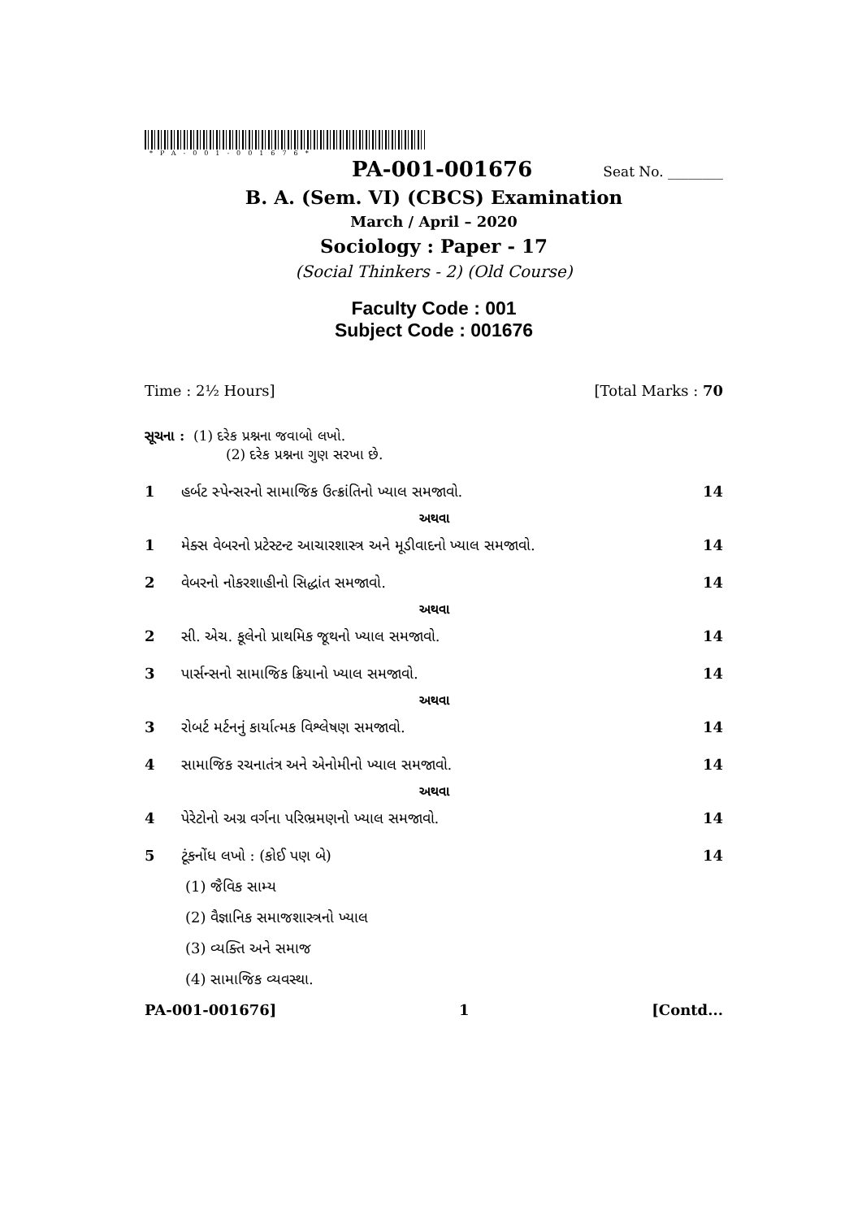*PA-001-001676*
PA-001-001676 Seat No. ________
B. A. (Sem. VI) (CBCS) Examination
March / April – 2020
Sociology : Paper - 17
(Social Thinkers - 2) (Old Course)
Faculty Code : 001
Subject Code : 001676
Time : 2½ Hours] [Total Marks : 70
સૂચના : (1) દરેક પ્રશ્નના જવાબો લખો.
(2) દરેક પ્રશ્નના ગુણ સરખા છે.
1 હર્બટ સ્પેન્સરનો સામાજિક ઉત્ક્રાંતિનો ખ્યાલ સમજાવો. 14
અથવા
1 મેક્સ વેબરનો પ્રટેસ્ટન્ટ આચારશાસ્ત્ર અને મૂડીવાદનો ખ્યાલ સમજાવો. 14
2 વેબરનો નોકરશાહીનો સિદ્ધાંત સમજાવો. 14
અથવા
2 સી. એચ. કૂલેનો પ્રાથમિક જૂથનો ખ્યાલ સમજાવો. 14
3 પાર્સન્સનો સામાજિક ક્રિયાનો ખ્યાલ સમજાવો. 14
અથવા
3 રોબર્ટ મર્ટનનું કાર્યાત્મક વિશ્લેષણ સમજાવો. 14
4 સામાજિક રચનાતંત્ર અને એનોમીનો ખ્યાલ સમજાવો. 14
અથવા
4 પેરેટોનો અગ્ર વર્ગના પરિભ્રમણનો ખ્યાલ સમજાવો. 14
5 ટૂંકનોંધ લખો : (કોઈ પણ બે) 14
(1) જૈવિક સામ્ય
(2) વૈજ્ઞાનિક સમાજશાસ્ત્રનો ખ્યાલ
(3) વ્યક્તિ અને સમાજ
(4) સામાજિક વ્યવસ્થા.
PA-001-001676] 1 [Contd...